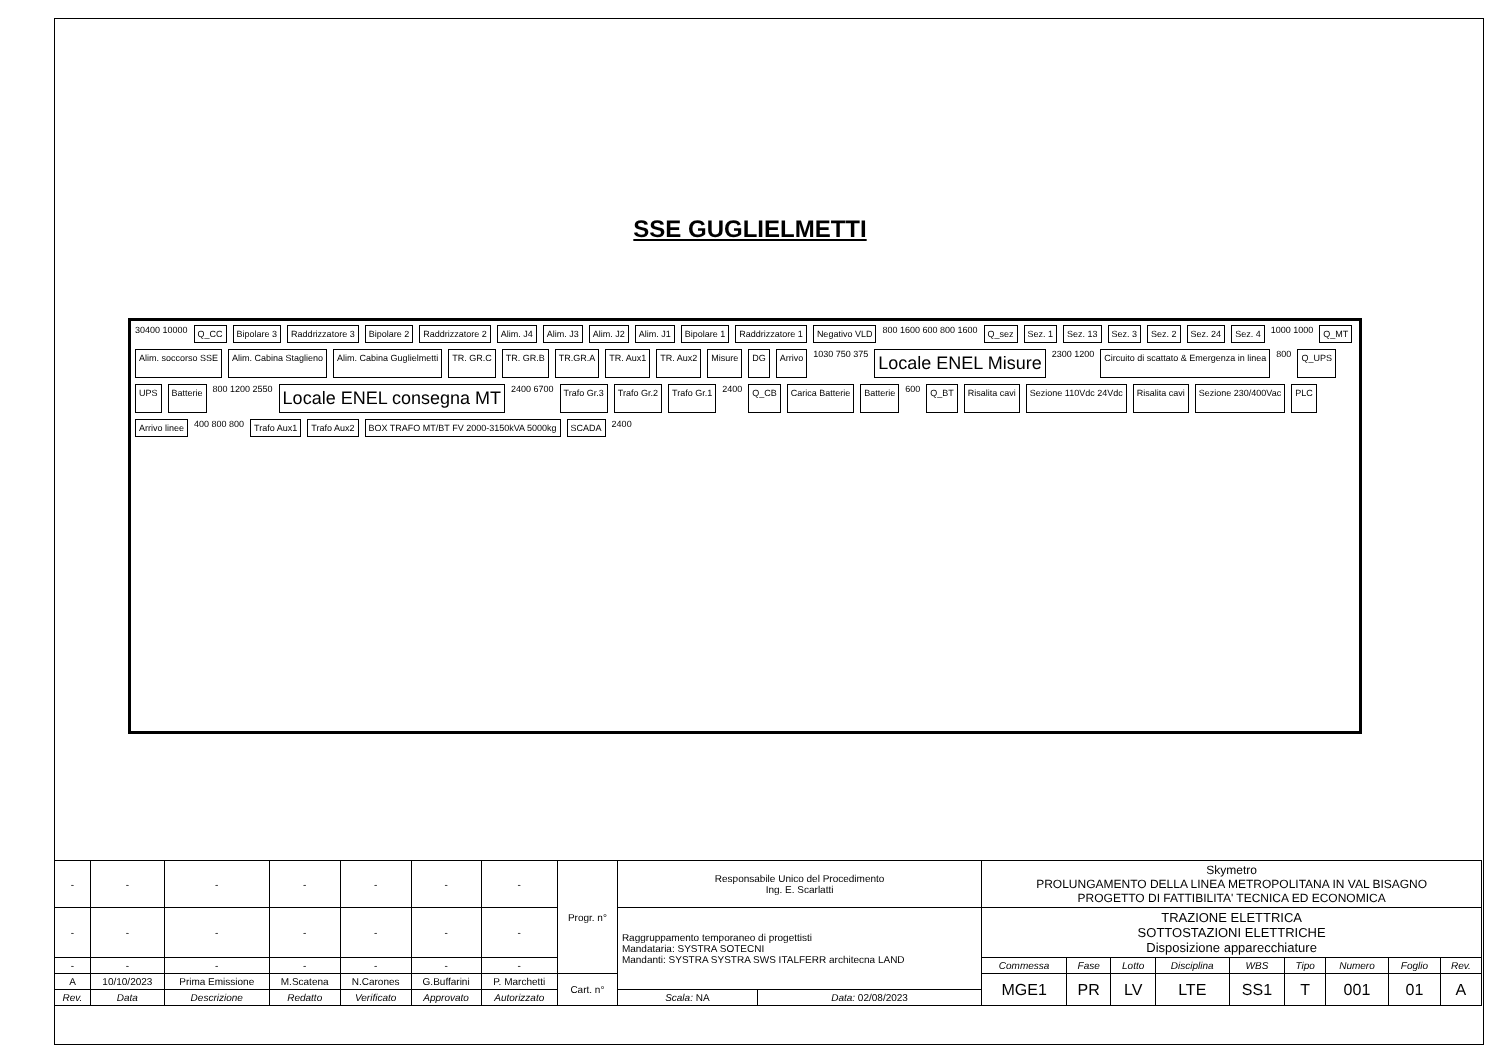SSE GUGLIELMETTI
30400 10000 Q_CC Bipolare 3 Raddrizzatore 3 Bipolare 2 Raddrizzatore 2 Alim. J4 Alim. J3 Alim. J2 Alim. J1 Bipolare 1 Raddrizzatore 1 Negativo VLD 800 1600 600 800 1600 Q_sez Sez. 1 Sez. 13 Sez. 3 Sez. 2 Sez. 24 Sez. 4 1000 1000 Q_MT Alim. soccorso SSE Alim. Cabina Staglieno Alim. Cabina Guglielmetti TR. GR.C TR. GR.B TR.GR.A TR. Aux1 TR. Aux2 Misure DG Arrivo 1030 750 375 Locale ENEL Misure 2300 1200 Circuito di scattato & Emergenza in linea 800 Q_UPS UPS Batterie 800 1200 2550 Locale ENEL consegna MT 2400 6700 Trafo Gr.3 Trafo Gr.2 Trafo Gr.1 2400 Q_CB Carica Batterie Batterie 600 Q_BT Risalita cavi Sezione 110Vdc 24Vdc Risalita cavi Sezione 230/400Vac PLC Arrivo linee 400 800 800 Trafo Aux1 Trafo Aux2 BOX TRAFO MT/BT FV 2000-3150kVA 5000kg SCADA 2400
| - | - | - | - | - | - | - | Progr. n° | Responsabile Unico del Procedimento Ing. E. Scarlatti | | Skymetro PROLUNGAMENTO DELLA LINEA METROPOLITANA IN VAL BISAGNO PROGETTO DI FATTIBILITA' TECNICA ED ECONOMICA | | | | | | | | |
| - | - | - | - | - | - | - | | Raggruppamento temporaneo di progettisti Mandataria: SYSTRA SOTECNI Mandanti: SYSTRA SYSTRA SWS ITALFERR architecna LAND | | TRAZIONE ELETTRICA SOTTOSTAZIONI ELETTRICHE Disposizione apparecchiature | | | | | | | | |
| - | - | - | - | - | - | - | | | | Commessa | Fase | Lotto | Disciplina | WBS | Tipo | Numero | Foglio | Rev. |
| A | 10/10/2023 | Prima Emissione | M.Scatena | N.Carones | G.Buffarini | P. Marchetti | Cart. n° | | | MGE1 | PR | LV | LTE | SS1 | T | 001 | 01 | A |
| Rev. | Data | Descrizione | Redatto | Verificato | Approvato | Autorizzato | | Scala: NA | Data: 02/08/2023 | | | | | | | | | |